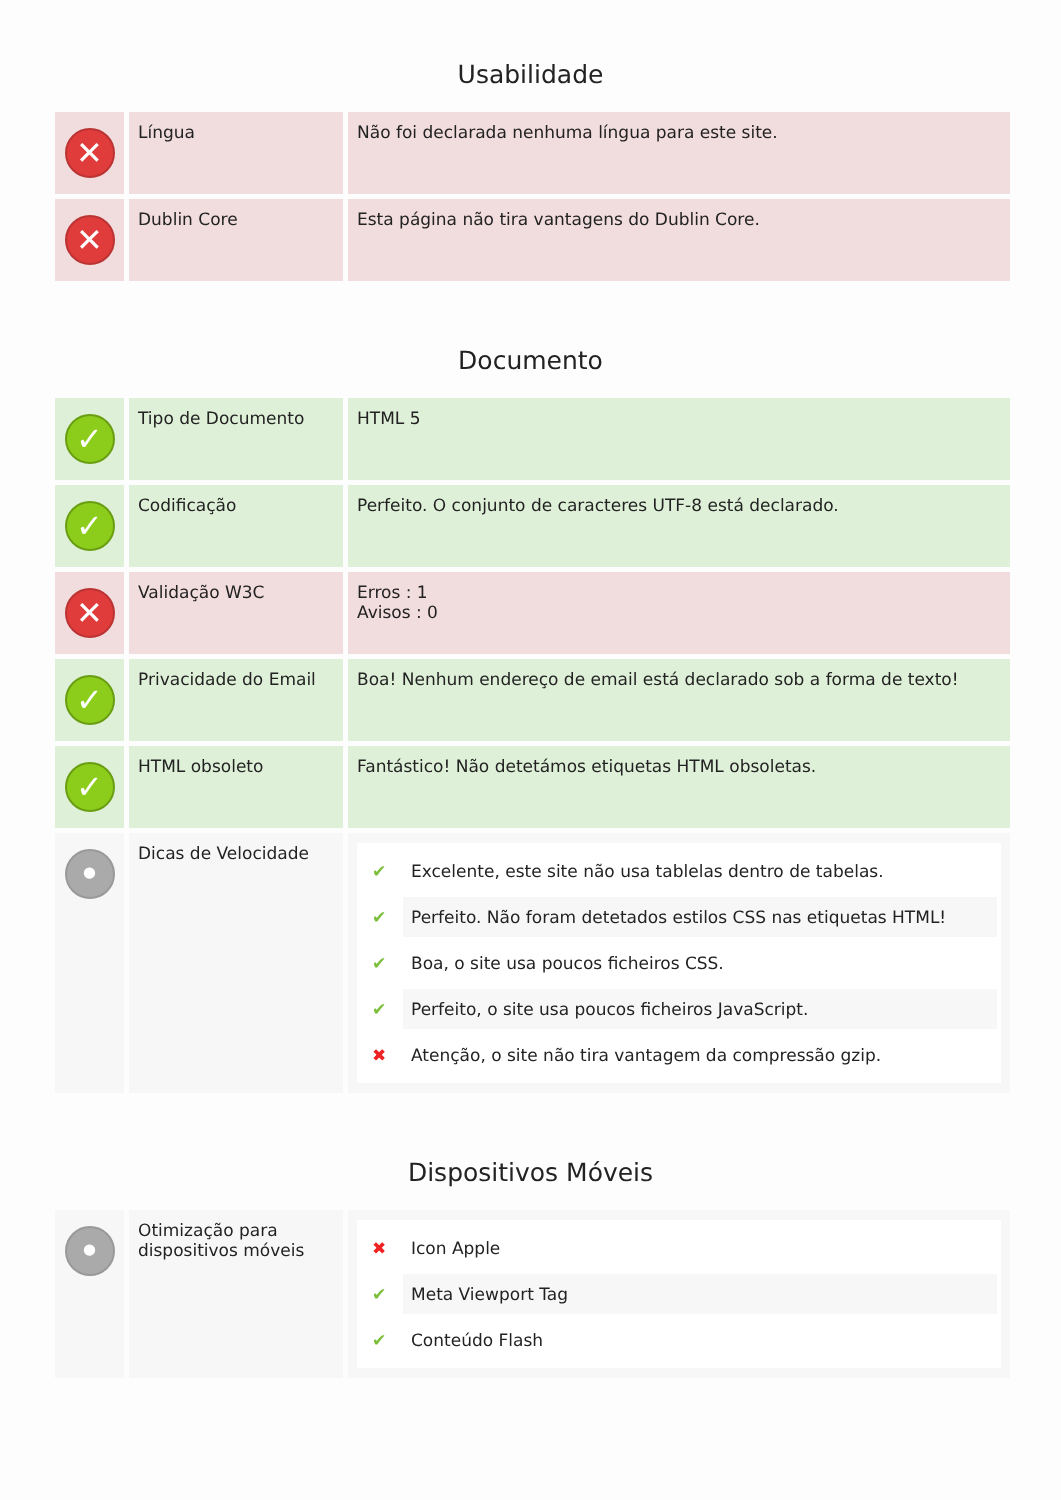Usabilidade
| ✕ | Língua | Não foi declarada nenhuma língua para este site. |
| ✕ | Dublin Core | Esta página não tira vantagens do Dublin Core. |
Documento
| ✓ | Tipo de Documento | HTML 5 |
| ✓ | Codificação | Perfeito. O conjunto de caracteres UTF-8 está declarado. |
| ✕ | Validação W3C | Erros : 1 Avisos : 0 |
| ✓ | Privacidade do Email | Boa! Nenhum endereço de email está declarado sob a forma de texto! |
| ✓ | HTML obsoleto | Fantástico! Não detetámos etiquetas HTML obsoletas. |
| • | Dicas de Velocidade | ✔ Excelente, este site não usa tablelas dentro de tabelas. ✔ Perfeito. Não foram detetados estilos CSS nas etiquetas HTML! ✔ Boa, o site usa poucos ficheiros CSS. ✔ Perfeito, o site usa poucos ficheiros JavaScript. ✖ Atenção, o site não tira vantagem da compressão gzip. |
Dispositivos Móveis
| • | Otimização para dispositivos móveis | ✖ Icon Apple ✔ Meta Viewport Tag ✔ Conteúdo Flash |